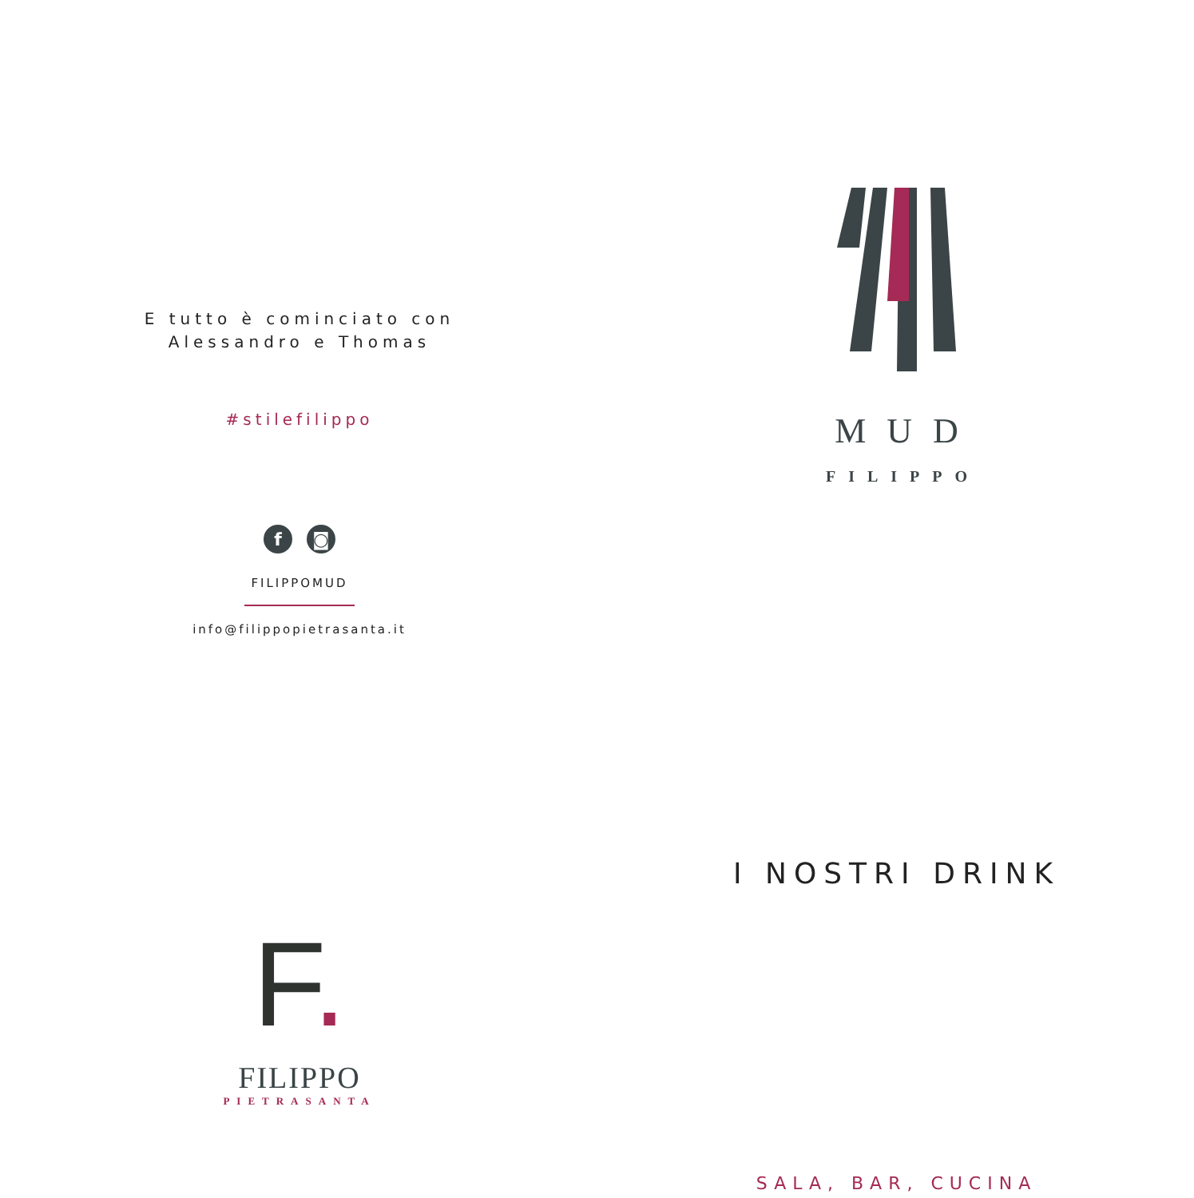E tutto è cominciato con
Alessandro e Thomas
#stilefilippo
f ◙
FILIPPOMUD
info@filippopietrasanta.it
F.
FILIPPO
PIETRASANTA
MUD
FILIPPO
I NOSTRI DRINK
SALA, BAR, CUCINA